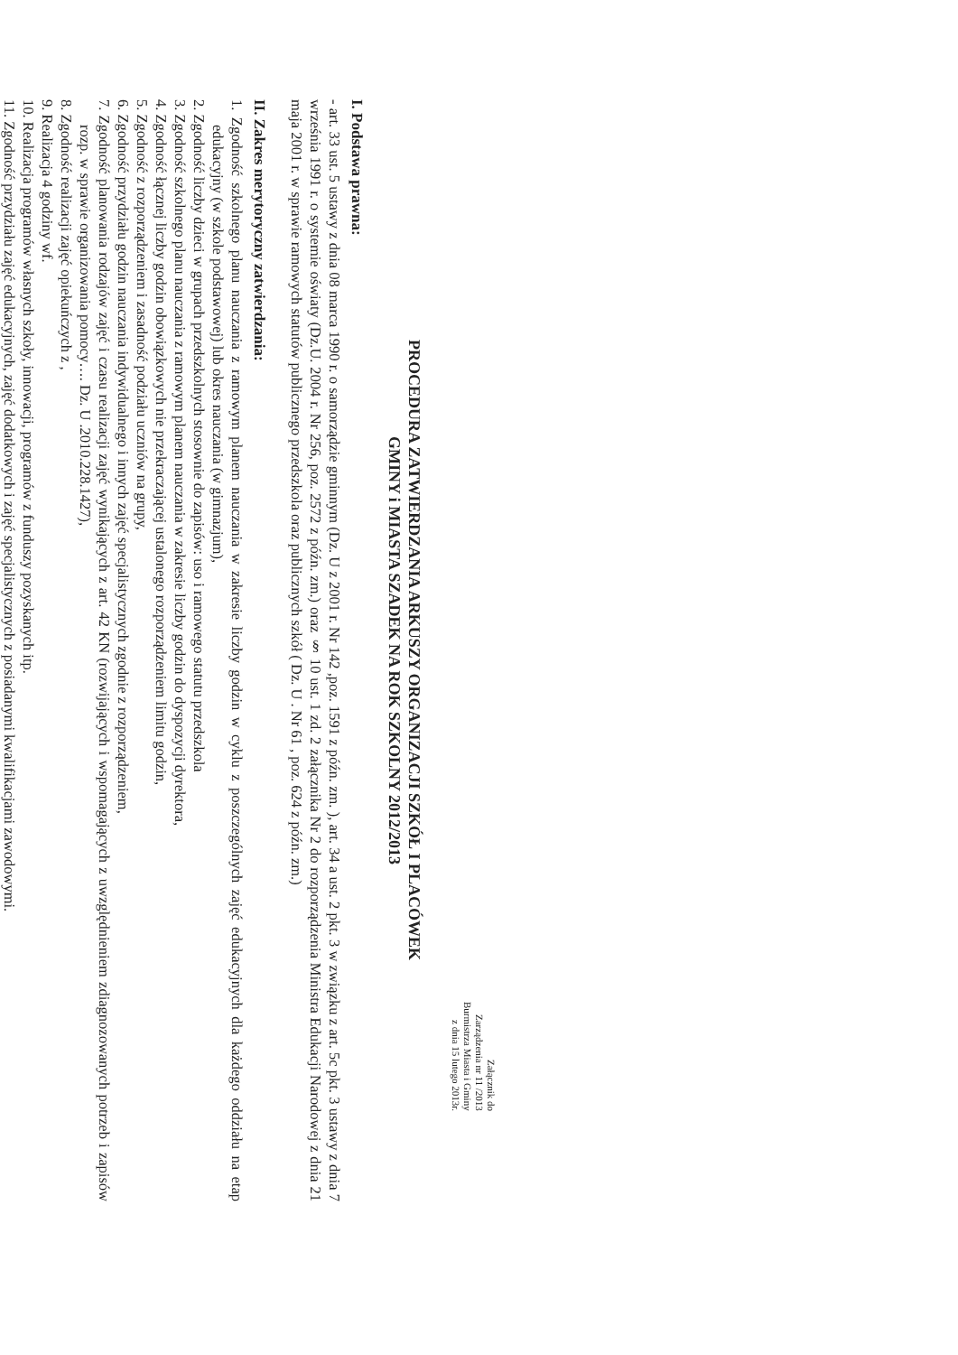Załącznik do
Zarządzenia nr 11 /2013
Burmistrza Miasta i Gminy
z dnia 15 lutego 2013r.
PROCEDURA ZATWIERDZANIA ARKUSZY ORGANIZACJI SZKÓŁ I PLACÓWEK
GMINY i MIASTA SZADEK NA ROK SZKOLNY 2012/2013
I. Podstawa prawna:
- art. 33 ust. 5 ustawy z dnia 08 marca 1990 r. o samorządzie gminnym (Dz. U z 2001 r. Nr 142 ,poz. 1591 z późn. zm. ), art. 34 a ust. 2 pkt. 3 w związku z art. 5c pkt. 3 ustawy z dnia 7 września 1991 r. o systemie oświaty (Dz.U. 2004 r. Nr 256, poz. 2572 z późn. zm.) oraz § 10 ust. 1 zd. 2 załącznika Nr 2 do rozporządzenia Ministra Edukacji Narodowej z dnia 21 maja 2001 r. w sprawie ramowych statutów publicznego przedszkola oraz publicznych szkół ( Dz. U . Nr 61 , poz. 624 z późn. zm.)
II. Zakres merytoryczny zatwierdzania:
1. Zgodność szkolnego planu nauczania z ramowym planem nauczania w zakresie liczby godzin w cyklu z poszczególnych zajęć edukacyjnych dla każdego oddziału na etap edukacyjny (w szkole podstawowej) lub okres nauczania (w gimnazjum),
2. Zgodność liczby dzieci w grupach przedszkolnych stosownie do zapisów: uso i ramowego statutu przedszkola
3. Zgodność szkolnego planu nauczania z ramowym planem nauczania w zakresie liczby godzin do dyspozycji dyrektora,
4. Zgodność łącznej liczby godzin obowiązkowych nie przekraczającej ustalonego rozporządzeniem limitu godzin,
5. Zgodność z rozporządzeniem i zasadność podziału uczniów na grupy,
6. Zgodność przydziału godzin nauczania indywidualnego i innych zajęć specjalistycznych zgodnie z rozporządzeniem,
7. Zgodność planowania rodzajów zajęć i czasu realizacji zajęć wynikających z art. 42 KN (rozwijających i wspomagających z uwzględnieniem zdiagnozowanych potrzeb i zapisów rozp. w sprawie organizowania pomocy…. Dz. U .2010.228.1427),
8. Zgodność realizacji zajęć opiekuńczych z ,
9. Realizacja 4 godziny wf.
10. Realizacja programów własnych szkoły, innowacji, programów z funduszy pozyskanych itp.
11. Zgodność przydziału zajęć edukacyjnych, zajęć dodatkowych i zajęć specjalistycznych z posiadanymi kwalifikacjami zawodowymi.